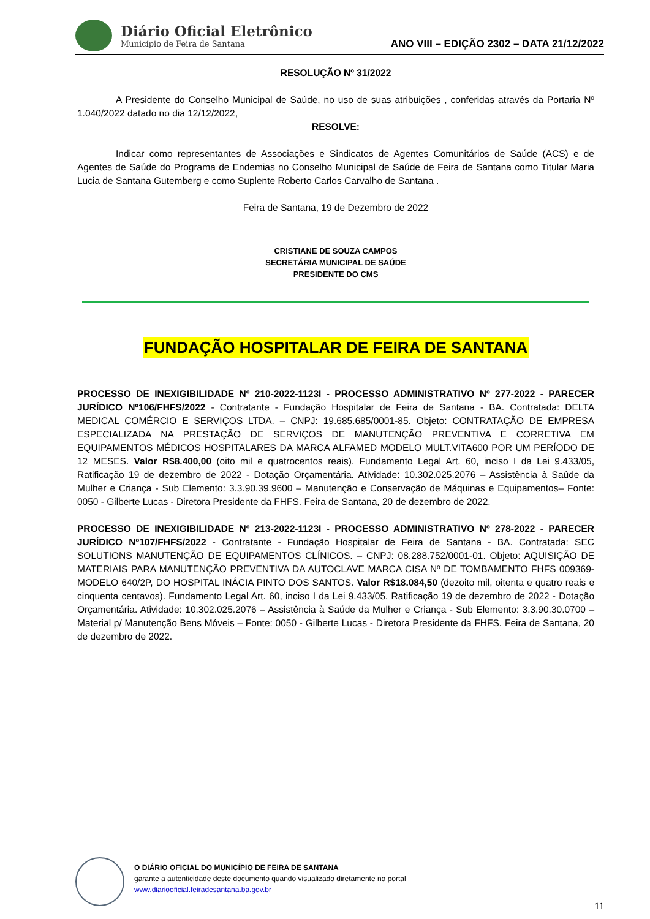Diário Oficial Eletrônico
Município de Feira de Santana
ANO VIII – EDIÇÃO 2302 – DATA 21/12/2022
RESOLUÇÃO Nº 31/2022
A Presidente do Conselho Municipal de Saúde, no uso de suas atribuições , conferidas através da Portaria Nº 1.040/2022 datado no dia 12/12/2022,
RESOLVE:
Indicar como representantes de Associações e Sindicatos de Agentes Comunitários de Saúde (ACS) e de Agentes de Saúde do Programa de Endemias no Conselho Municipal de Saúde de Feira de Santana como Titular Maria Lucia de Santana Gutemberg e como Suplente Roberto Carlos Carvalho de Santana .
Feira de Santana, 19 de Dezembro de 2022
CRISTIANE DE SOUZA CAMPOS
SECRETÁRIA MUNICIPAL DE SAÚDE
PRESIDENTE DO CMS
FUNDAÇÃO HOSPITALAR DE FEIRA DE SANTANA
PROCESSO DE INEXIGIBILIDADE Nº 210-2022-1123I - PROCESSO ADMINISTRATIVO Nº 277-2022 - PARECER JURÍDICO Nº106/FHFS/2022 - Contratante - Fundação Hospitalar de Feira de Santana - BA. Contratada: DELTA MEDICAL COMÉRCIO E SERVIÇOS LTDA. – CNPJ: 19.685.685/0001-85. Objeto: CONTRATAÇÃO DE EMPRESA ESPECIALIZADA NA PRESTAÇÃO DE SERVIÇOS DE MANUTENÇÃO PREVENTIVA E CORRETIVA EM EQUIPAMENTOS MÉDICOS HOSPITALARES DA MARCA ALFAMED MODELO MULT.VITA600 POR UM PERÍODO DE 12 MESES. Valor R$8.400,00 (oito mil e quatrocentos reais). Fundamento Legal Art. 60, inciso I da Lei 9.433/05, Ratificação 19 de dezembro de 2022 - Dotação Orçamentária. Atividade: 10.302.025.2076 – Assistência à Saúde da Mulher e Criança - Sub Elemento: 3.3.90.39.9600 – Manutenção e Conservação de Máquinas e Equipamentos– Fonte: 0050 - Gilberte Lucas - Diretora Presidente da FHFS. Feira de Santana, 20 de dezembro de 2022.
PROCESSO DE INEXIGIBILIDADE Nº 213-2022-1123I - PROCESSO ADMINISTRATIVO Nº 278-2022 - PARECER JURÍDICO Nº107/FHFS/2022 - Contratante - Fundação Hospitalar de Feira de Santana - BA. Contratada: SEC SOLUTIONS MANUTENÇÃO DE EQUIPAMENTOS CLÍNICOS. – CNPJ: 08.288.752/0001-01. Objeto: AQUISIÇÃO DE MATERIAIS PARA MANUTENÇÃO PREVENTIVA DA AUTOCLAVE MARCA CISA Nº DE TOMBAMENTO FHFS 009369-MODELO 640/2P, DO HOSPITAL INÁCIA PINTO DOS SANTOS. Valor R$18.084,50 (dezoito mil, oitenta e quatro reais e cinquenta centavos). Fundamento Legal Art. 60, inciso I da Lei 9.433/05, Ratificação 19 de dezembro de 2022 - Dotação Orçamentária. Atividade: 10.302.025.2076 – Assistência à Saúde da Mulher e Criança - Sub Elemento: 3.3.90.30.0700 – Material p/ Manutenção Bens Móveis – Fonte: 0050 - Gilberte Lucas - Diretora Presidente da FHFS. Feira de Santana, 20 de dezembro de 2022.
O DIÁRIO OFICIAL DO MUNICÍPIO DE FEIRA DE SANTANA
garante a autenticidade deste documento quando visualizado diretamente no portal
www.diariooficial.feiradesantana.ba.gov.br
11